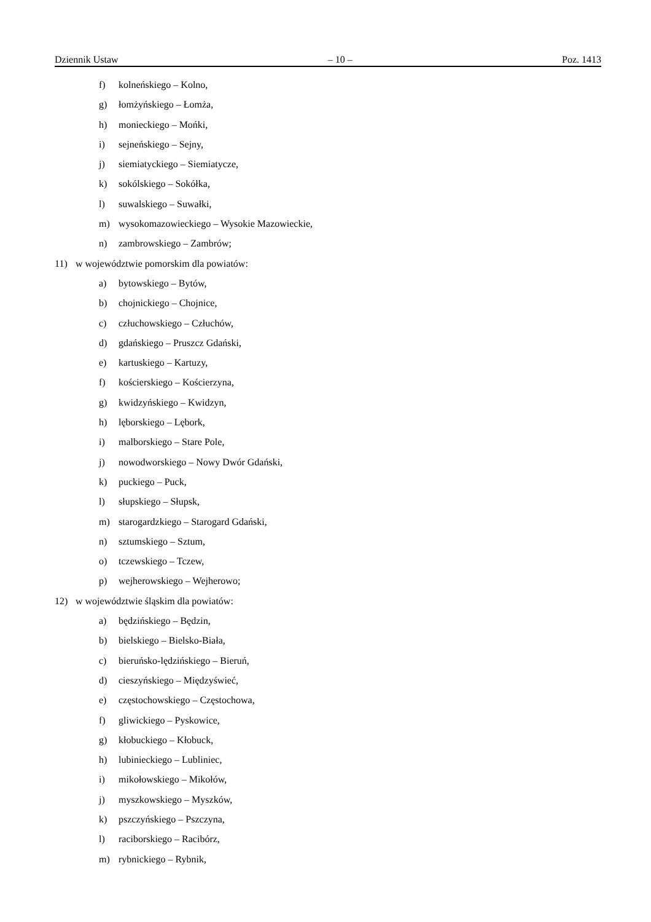Dziennik Ustaw – 10 – Poz. 1413
f) kolneńskiego – Kolno,
g) łomżyńskiego – Łomża,
h) monieckiego – Mońki,
i) sejneńskiego – Sejny,
j) siemiatyckiego – Siemiatycze,
k) sokólskiego – Sokółka,
l) suwalskiego – Suwałki,
m) wysokomazowieckiego – Wysokie Mazowieckie,
n) zambrowskiego – Zambrów;
11) w województwie pomorskim dla powiatów:
a) bytowskiego – Bytów,
b) chojnickiego – Chojnice,
c) człuchowskiego – Człuchów,
d) gdańskiego – Pruszcz Gdański,
e) kartuskiego – Kartuzy,
f) kościerskiego – Kościerzyna,
g) kwidzyńskiego – Kwidzyn,
h) lęborskiego – Lębork,
i) malborskiego – Stare Pole,
j) nowodworskiego – Nowy Dwór Gdański,
k) puckiego – Puck,
l) słupskiego – Słupsk,
m) starogardzkiego – Starogard Gdański,
n) sztumskiego – Sztum,
o) tczewskiego – Tczew,
p) wejherowskiego – Wejherowo;
12) w województwie śląskim dla powiatów:
a) będzińskiego – Będzin,
b) bielskiego – Bielsko-Biała,
c) bieruńsko-lędzińskiego – Bieruń,
d) cieszyńskiego – Międzyświeć,
e) częstochowskiego – Częstochowa,
f) gliwickiego – Pyskowice,
g) kłobuckiego – Kłobuck,
h) lubinieckiego – Lubliniec,
i) mikołowskiego – Mikołów,
j) myszkowskiego – Myszków,
k) pszczyńskiego – Pszczyna,
l) raciborskiego – Racibórz,
m) rybnickiego – Rybnik,